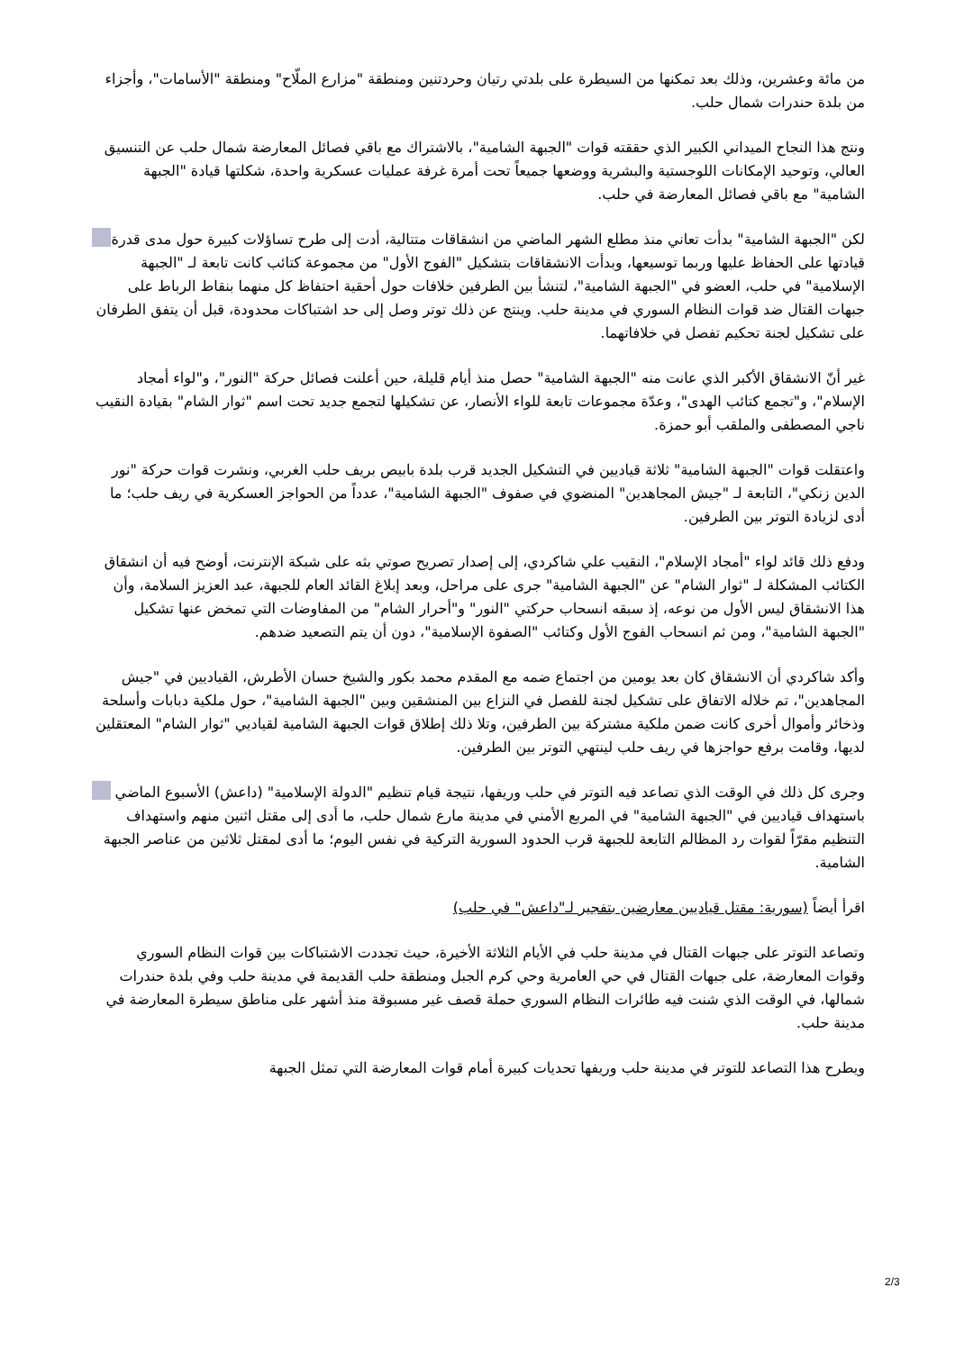من مائة وعشرين، وذلك بعد تمكنها من السيطرة على بلدتي رتيان وحردتنين ومنطقة "مزارع الملّاح" ومنطقة "الأسامات"، وأجزاء من بلدة حندرات شمال حلب.
ونتج هذا النجاح الميداني الكبير الذي حققته قوات "الجبهة الشامية"، بالاشتراك مع باقي فصائل المعارضة شمال حلب عن التنسيق العالي، وتوحيد الإمكانات اللوجستية والبشرية ووضعها جميعاً تحت أمرة غرفة عمليات عسكرية واحدة، شكلتها قيادة "الجبهة الشامية" مع باقي فصائل المعارضة في حلب.
لكن "الجبهة الشامية" بدأت تعاني منذ مطلع الشهر الماضي من انشقاقات متتالية، أدت إلى طرح تساؤلات كبيرة حول مدى قدرة قيادتها على الحفاظ عليها وربما توسيعها، وبدأت الانشقاقات بتشكيل "الفوج الأول" من مجموعة كتائب كانت تابعة لـ "الجبهة الإسلامية" في حلب، العضو في "الجبهة الشامية"، لتنشأ بين الطرفين خلافات حول أحقية احتفاظ كل منهما بنقاط الرباط على جبهات القتال ضد قوات النظام السوري في مدينة حلب. وينتج عن ذلك توتر وصل إلى حد اشتباكات محدودة، قبل أن يتفق الطرفان على تشكيل لجنة تحكيم تفصل في خلافاتهما.
غير أنّ الانشقاق الأكبر الذي عانت منه "الجبهة الشامية" حصل منذ أيام قليلة، حين أعلنت فصائل حركة "النور"، و"لواء أمجاد الإسلام"، و"تجمع كتائب الهدى"، وعدّة مجموعات تابعة للواء الأنصار، عن تشكيلها لتجمع جديد تحت اسم "ثوار الشام" بقيادة النقيب ناجي المصطفى والملقب أبو حمزة.
واعتقلت قوات "الجبهة الشامية" ثلاثة قياديين في التشكيل الجديد قرب بلدة بابيص بريف حلب الغربي، ونشرت قوات حركة "نور الدين زنكي"، التابعة لـ "جيش المجاهدين" المنضوي في صفوف "الجبهة الشامية"، عدداً من الحواجز العسكرية في ريف حلب؛ ما أدى لزيادة التوتر بين الطرفين.
ودفع ذلك قائد لواء "أمجاد الإسلام"، النقيب علي شاكردي، إلى إصدار تصريح صوتي بثه على شبكة الإنترنت، أوضح فيه أن انشقاق الكتائب المشكلة لـ "ثوار الشام" عن "الجبهة الشامية" جرى على مراحل، وبعد إبلاغ القائد العام للجبهة، عبد العزيز السلامة، وأن هذا الانشقاق ليس الأول من نوعه، إذ سبقه انسحاب حركتي "النور" و"أحرار الشام" من المفاوضات التي تمخض عنها تشكيل "الجبهة الشامية"، ومن ثم انسحاب الفوج الأول وكتائب "الصفوة الإسلامية"، دون أن يتم التصعيد ضدهم.
وأكد شاكردي أن الانشقاق كان بعد يومين من اجتماع ضمه مع المقدم محمد بكور والشيخ حسان الأطرش، القياديين في "جيش المجاهدين"، تم خلاله الاتفاق على تشكيل لجنة للفصل في النزاع بين المنشقين وبين "الجبهة الشامية"، حول ملكية دبابات وأسلحة وذخائر وأموال أخرى كانت ضمن ملكية مشتركة بين الطرفين، وتلا ذلك إطلاق قوات الجبهة الشامية لقياديي "ثوار الشام" المعتقلين لديها، وقامت برفع حواجزها في ريف حلب لينتهي التوتر بين الطرفين.
وجرى كل ذلك في الوقت الذي تصاعد فيه التوتر في حلب وريفها، نتيجة قيام تنظيم "الدولة الإسلامية" (داعش) الأسبوع الماضي باستهداف قياديين في "الجبهة الشامية" في المربع الأمني في مدينة مارع شمال حلب، ما أدى إلى مقتل اثنين منهم واستهداف التنظيم مقرّاً لقوات رد المظالم التابعة للجبهة قرب الحدود السورية التركية في نفس اليوم؛ ما أدى لمقتل ثلاثين من عناصر الجبهة الشامية.
اقرأ أيضاً (سورية: مقتل قياديين معارضين بتفجير لـ"داعش" في حلب)
وتصاعد التوتر على جبهات القتال في مدينة حلب في الأيام الثلاثة الأخيرة، حيث تجددت الاشتباكات بين قوات النظام السوري وقوات المعارضة، على جبهات القتال في حي العامرية وحي كرم الجبل ومنطقة حلب القديمة في مدينة حلب وفي بلدة حندرات شمالها، في الوقت الذي شنت فيه طائرات النظام السوري حملة قصف غير مسبوقة منذ أشهر على مناطق سيطرة المعارضة في مدينة حلب.
ويطرح هذا التصاعد للتوتر في مدينة حلب وريفها تحديات كبيرة أمام قوات المعارضة التي تمثل الجبهة
2/3